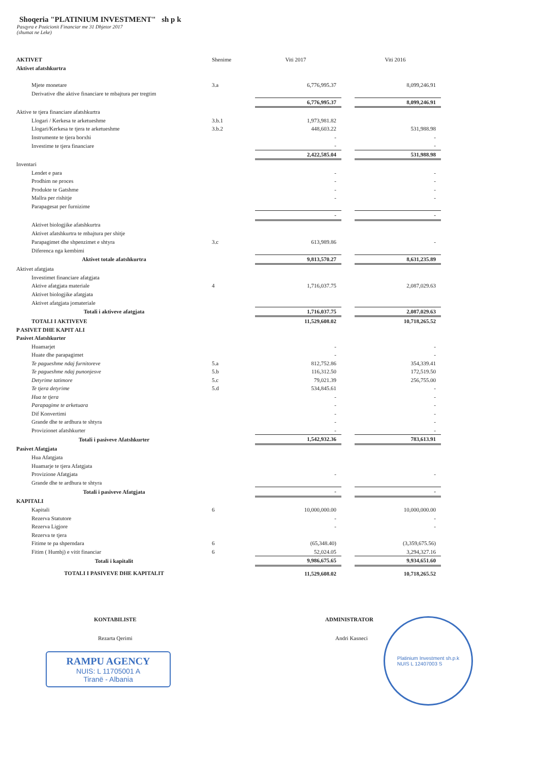Shoqeria "PLATINIUM INVESTMENT" sh p k
Pasqyra e Pozicionit Financiar me 31 Dhjetor 2017
(shumat ne Leke)
| AKTIVET | Shenime | Viti 2017 | | Viti 2016 |
| --- | --- | --- | --- | --- |
| Aktivet afatshkurtra | | | | |
| Mjete monetare | 3.a | 6,776,995.37 | | 8,099,246.91 |
| Derivative dhe aktive financiare te mbajtura per tregtim | | | | |
| | | 6,776,995.37 | | 8,099,246.91 |
| Aktive te tjera financiare afatshkurtra | | | | |
| Llogari / Kerkesa te arketueshme | 3.b.1 | 1,973,981.82 | | |
| Llogari/Kerkesa te tjera te arketueshme | 3.b.2 | 448,603.22 | | 531,988.98 |
| Instrumente te tjera borxhi | | - | | - |
| Investime te tjera financiare | | - | | - |
| | | 2,422,585.04 | | 531,988.98 |
| Inventari | | | | |
| Lendet e para | | - | | - |
| Prodhim ne proces | | - | | - |
| Produkte te Gatshme | | - | | - |
| Mallra per rishitje | | - | | - |
| Parapagesat per furnizime | | | | |
| | | - | | - |
| Aktivet biologjike afatshkurtra | | | | |
| Aktivet afatshkurtra te mbajtura per shitje | | | | |
| Parapagimet dhe shpenzimet e shtyra | 3.c | 613,989.86 | | - |
| Diferenca nga kembimi | | | | |
| Aktivet totale afatshkurtra | | 9,813,570.27 | | 8,631,235.89 |
| Aktivet afatgjata | | | | |
| Investimet financiare afatgjata | | | | |
| Aktive afatgjata materiale | 4 | 1,716,037.75 | | 2,087,029.63 |
| Aktivet biologjike afatgjata | | | | |
| Aktivet afatgjata jomateriale | | | | |
| Totali i aktiveve afatgjata | | 1,716,037.75 | | 2,087,029.63 |
| TOTALI I AKTIVEVE | | 11,529,608.02 | | 10,718,265.52 |
| P ASIVET DHE KAPIT ALI | | | | |
| Pasivet Afatshkurter | | | | |
| Huamarjet | | - | | - |
| Huate dhe parapagimet | | - | | - |
| Te pagueshme ndaj furnitoreve | 5.a | 812,752.86 | | 354,339.41 |
| Te pagueshme ndaj punonjesve | 5.b | 116,312.50 | | 172,519.50 |
| Detyrime tatimore | 5.c | 79,021.39 | | 256,755.00 |
| Te tjera detyrime | 5.d | 534,845.61 | | - |
| Hua te tjera | | - | | - |
| Parapagime te arketuara | | - | | - |
| Dif Konvertimi | | - | | - |
| Grande dhe te ardhura te shtyra | | - | | - |
| Provizionet afatshkurter | | - | | - |
| Totali i pasiveve Afatshkurter | | 1,542,932.36 | | 783,613.91 |
| Pasivet Afatgjata | | | | |
| Hua Afatgjata | | | | |
| Huamarje te tjera Afatgjata | | | | |
| Provizione Afatgjata | | - | | - |
| Grande dhe te ardhura te shtyra | | | | |
| Totali i pasiveve Afatgjata | | - | | - |
| KAPITALI | | | | |
| Kapitali | 6 | 10,000,000.00 | | 10,000,000.00 |
| Rezerva Statutore | | - | | - |
| Rezerva Ligjore | | - | | - |
| Rezerva te tjera | | | | |
| Fitime te pa shperndara | 6 | (65,348.40) | | (3,359,675.56) |
| Fitim ( Humbj) e vitit financiar | 6 | 52,024.05 | | 3,294,327.16 |
| Totali i kapitalit | | 9,986,675.65 | | 9,934,651.60 |
| TOTALI I PASIVEVE DHE KAPITALIT | | 11,529,608.02 | | 10,718,265.52 |
KONTABILISTE
Rezarta Qerimi
RAMPU AGENCY
NUIS: L 11705001 A
Tiranë - Albania
ADMINISTRATOR
Andri Kasneci
Platinium Investment sh.p.k
NUIS L 12407003 S